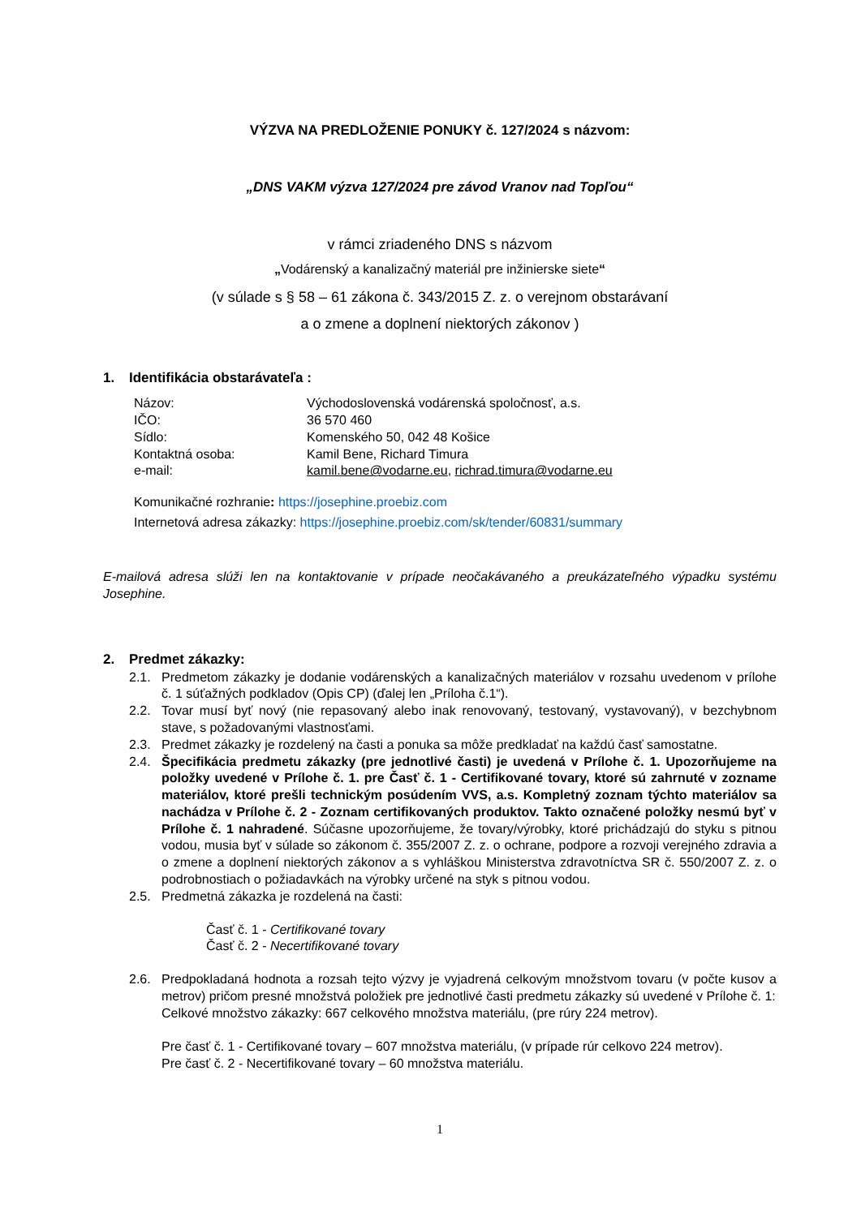VÝZVA NA PREDLOŽENIE PONUKY č. 127/2024 s názvom:
„DNS VAKM výzva 127/2024 pre závod Vranov nad Topľou“
v rámci zriadeného DNS s názvom
„Vodárenský a kanalizačný materiál pre inžinierske siete“
(v súlade s § 58 – 61 zákona č. 343/2015 Z. z. o verejnom obstarávaní
a o zmene a doplnení niektorých zákonov )
1. Identifikácia obstarávateľa :
Názov: Východoslovenská vodárenská spoločnosť, a.s.
IČO: 36 570 460
Sídlo: Komenského 50, 042 48 Košice
Kontaktná osoba: Kamil Bene, Richard Timura
e-mail: kamil.bene@vodarne.eu, richrad.timura@vodarne.eu
Komunikačné rozhranie: https://josephine.proebiz.com
Internetová adresa zákazky: https://josephine.proebiz.com/sk/tender/60831/summary
E-mailová adresa slúži len na kontaktovanie v prípade neočakávaného a preukázateľného výpadku systému Josephine.
2. Predmet zákazky:
2.1. Predmetom zákazky je dodanie vodárenských a kanalizačných materiálov v rozsahu uvedenom v prílohe č. 1 súťažných podkladov (Opis CP) (ďalej len „Príloha č.1“).
2.2. Tovar musí byť nový (nie repasovaný alebo inak renovovaný, testovaný, vystavovaný), v bezchybnom stave, s požadovanými vlastnosťami.
2.3. Predmet zákazky je rozdelený na časti a ponuka sa môže predkladať na každú časť samostatne.
2.4. Špecifikácia predmetu zákazky (pre jednotlivé časti) je uvedená v Prílohe č. 1. Upozorňujeme na položky uvedené v Prílohe č. 1. pre Časť č. 1 - Certifikované tovary, ktoré sú zahrnuté v zozname materiálov, ktoré prešli technickým posúdením VVS, a.s. Kompletný zoznam týchto materiálov sa nachádza v Prílohe č. 2 - Zoznam certifikovaných produktov. Takto označené položky nesmú byť v Prílohe č. 1 nahradené. Súčasne upozorňujeme, že tovary/výrobky, ktoré prichádzajú do styku s pitnou vodou, musia byť v súlade so zákonom č. 355/2007 Z. z. o ochrane, podpore a rozvoji verejného zdravia a o zmene a doplnení niektorých zákonov a s vyhláškou Ministerstva zdravotníctva SR č. 550/2007 Z. z. o podrobnostiach o požiadavkách na výrobky určené na styk s pitnou vodou.
2.5. Predmetná zákazka je rozdelená na časti:
Časť č. 1 - Certifikované tovary
Časť č. 2 - Necertifikované tovary
2.6. Predpokladaná hodnota a rozsah tejto výzvy je vyjadrená celkovým množstvom tovaru (v počte kusov a metrov) pričom presné množstvá položiek pre jednotlivé časti predmetu zákazky sú uvedené v Prílohe č. 1:
Celkové množstvo zákazky: 667 celkového množstva materiálu, (pre rúry 224 metrov).
Pre časť č. 1 - Certifikované tovary – 607 množstva materiálu, (v prípade rúr celkovo 224 metrov).
Pre časť č. 2 - Necertifikované tovary – 60 množstva materiálu.
1